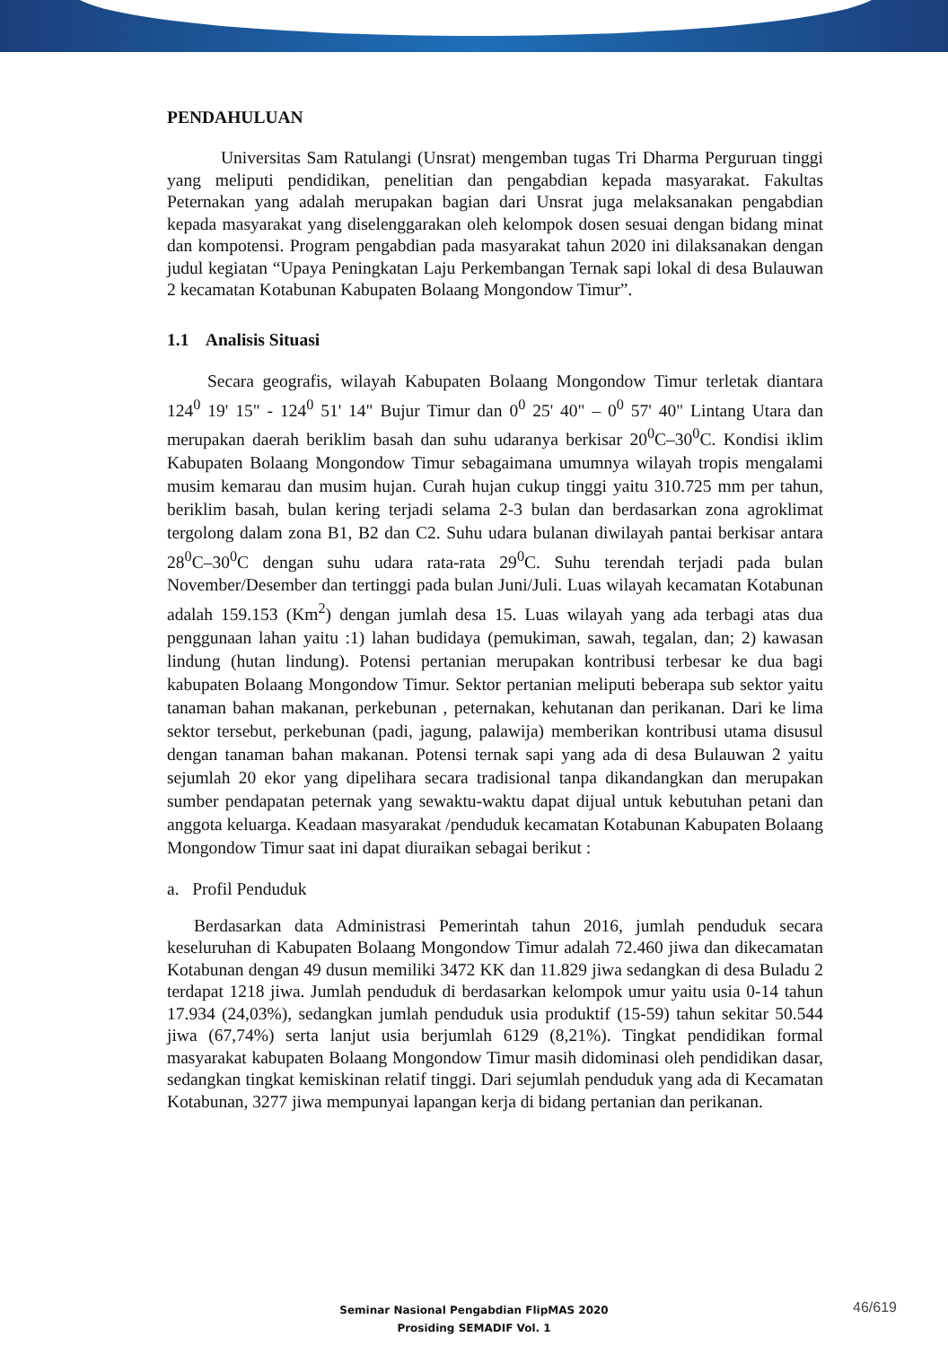PENDAHULUAN
Universitas Sam Ratulangi (Unsrat) mengemban tugas Tri Dharma Perguruan tinggi yang meliputi pendidikan, penelitian dan pengabdian kepada masyarakat. Fakultas Peternakan yang adalah merupakan bagian dari Unsrat juga melaksanakan pengabdian kepada masyarakat yang diselenggarakan oleh kelompok dosen sesuai dengan bidang minat dan kompotensi. Program pengabdian pada masyarakat tahun 2020 ini dilaksanakan dengan judul kegiatan “Upaya Peningkatan Laju Perkembangan Ternak sapi lokal di desa Bulauwan 2 kecamatan Kotabunan Kabupaten Bolaang Mongondow Timur”.
1.1 Analisis Situasi
Secara geografis, wilayah Kabupaten Bolaang Mongondow Timur terletak diantara 124<sup>0</sup> 19' 15" - 124<sup>0</sup> 51' 14" Bujur Timur dan 0<sup>0</sup> 25' 40" – 0<sup>0</sup> 57' 40" Lintang Utara dan merupakan daerah beriklim basah dan suhu udaranya berkisar 20<sup>0</sup>C–30<sup>0</sup>C. Kondisi iklim Kabupaten Bolaang Mongondow Timur sebagaimana umumnya wilayah tropis mengalami musim kemarau dan musim hujan. Curah hujan cukup tinggi yaitu 310.725 mm per tahun, beriklim basah, bulan kering terjadi selama 2-3 bulan dan berdasarkan zona agroklimat tergolong dalam zona B1, B2 dan C2. Suhu udara bulanan diwilayah pantai berkisar antara 28<sup>0</sup>C–30<sup>0</sup>C dengan suhu udara rata-rata 29<sup>0</sup>C. Suhu terendah terjadi pada bulan November/Desember dan tertinggi pada bulan Juni/Juli. Luas wilayah kecamatan Kotabunan adalah 159.153 (Km<sup>2</sup>) dengan jumlah desa 15. Luas wilayah yang ada terbagi atas dua penggunaan lahan yaitu :1) lahan budidaya (pemukiman, sawah, tegalan, dan; 2) kawasan lindung (hutan lindung). Potensi pertanian merupakan kontribusi terbesar ke dua bagi kabupaten Bolaang Mongondow Timur. Sektor pertanian meliputi beberapa sub sektor yaitu tanaman bahan makanan, perkebunan , peternakan, kehutanan dan perikanan. Dari ke lima sektor tersebut, perkebunan (padi, jagung, palawija) memberikan kontribusi utama disusul dengan tanaman bahan makanan. Potensi ternak sapi yang ada di desa Bulauwan 2 yaitu sejumlah 20 ekor yang dipelihara secara tradisional tanpa dikandangkan dan merupakan sumber pendapatan peternak yang sewaktu-waktu dapat dijual untuk kebutuhan petani dan anggota keluarga. Keadaan masyarakat /penduduk kecamatan Kotabunan Kabupaten Bolaang Mongondow Timur saat ini dapat diuraikan sebagai berikut :
a. Profil Penduduk
Berdasarkan data Administrasi Pemerintah tahun 2016, jumlah penduduk secara keseluruhan di Kabupaten Bolaang Mongondow Timur adalah 72.460 jiwa dan dikecamatan Kotabunan dengan 49 dusun memiliki 3472 KK dan 11.829 jiwa sedangkan di desa Buladu 2 terdapat 1218 jiwa. Jumlah penduduk di berdasarkan kelompok umur yaitu usia 0-14 tahun 17.934 (24,03%), sedangkan jumlah penduduk usia produktif (15-59) tahun sekitar 50.544 jiwa (67,74%) serta lanjut usia berjumlah 6129 (8,21%). Tingkat pendidikan formal masyarakat kabupaten Bolaang Mongondow Timur masih didominasi oleh pendidikan dasar, sedangkan tingkat kemiskinan relatif tinggi. Dari sejumlah penduduk yang ada di Kecamatan Kotabunan, 3277 jiwa mempunyai lapangan kerja di bidang pertanian dan perikanan.
Seminar Nasional Pengabdian FlipMAS 2020
Prosiding SEMADIF Vol. 1
46/619